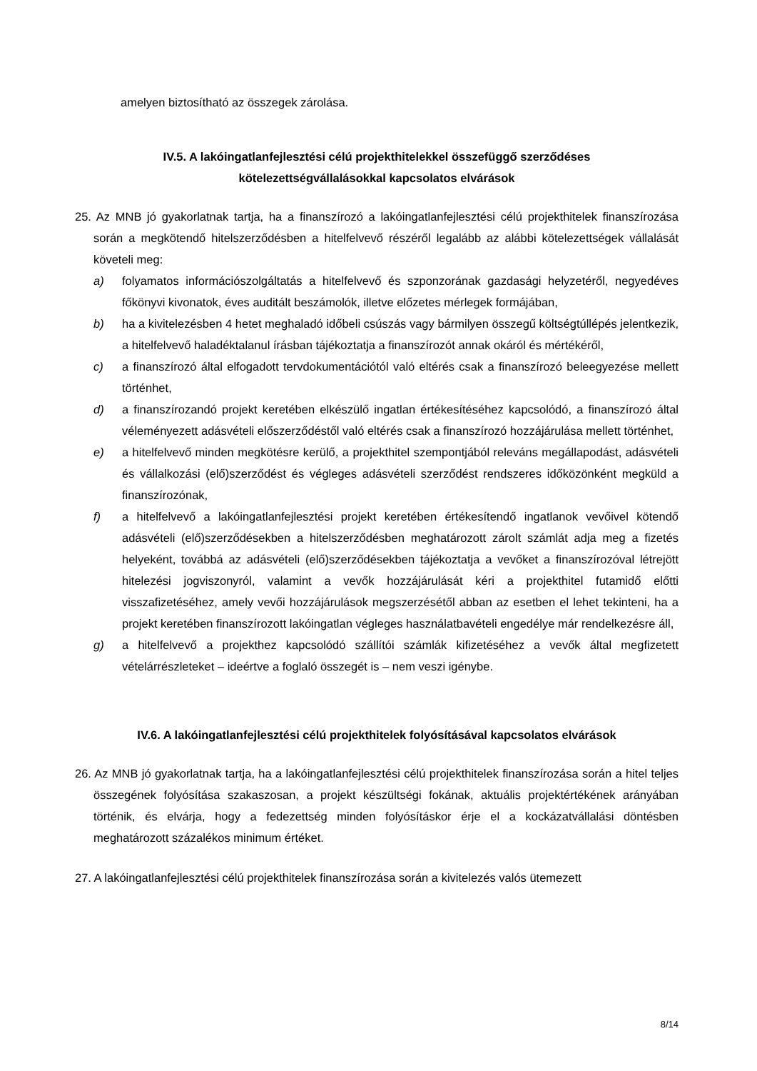amelyen biztosítható az összegek zárolása.
IV.5. A lakóingatlanfejlesztési célú projekthitelekkel összefüggő szerződéses
kötelezettségvállalásokkal kapcsolatos elvárások
25. Az MNB jó gyakorlatnak tartja, ha a finanszírozó a lakóingatlanfejlesztési célú projekthitelek finanszírozása során a megkötendő hitelszerződésben a hitelfelvevő részéről legalább az alábbi kötelezettségek vállalását követeli meg:
a) folyamatos információszolgáltatás a hitelfelvevő és szponzorának gazdasági helyzetéről, negyedéves főkönyvi kivonatok, éves auditált beszámolók, illetve előzetes mérlegek formájában,
b) ha a kivitelezésben 4 hetet meghaladó időbeli csúszás vagy bármilyen összegű költségtúllépés jelentkezik, a hitelfelvevő haladéktalanul írásban tájékoztatja a finanszírozót annak okáról és mértékéről,
c) a finanszírozó által elfogadott tervdokumentációtól való eltérés csak a finanszírozó beleegyezése mellett történhet,
d) a finanszírozandó projekt keretében elkészülő ingatlan értékesítéséhez kapcsolódó, a finanszírozó által véleményezett adásvételi előszerződéstől való eltérés csak a finanszírozó hozzájárulása mellett történhet,
e) a hitelfelvevő minden megkötésre kerülő, a projekthitel szempontjából releváns megállapodást, adásvételi és vállalkozási (elő)szerződést és végleges adásvételi szerződést rendszeres időközönként megküld a finanszírozónak,
f) a hitelfelvevő a lakóingatlanfejlesztési projekt keretében értékesítendő ingatlanok vevőivel kötendő adásvételi (elő)szerződésekben a hitelszerződésben meghatározott zárolt számlát adja meg a fizetés helyeként, továbbá az adásvételi (elő)szerződésekben tájékoztatja a vevőket a finanszírozóval létrejött hitelezési jogviszonyról, valamint a vevők hozzájárulását kéri a projekthitel futamidő előtti visszafizetéséhez, amely vevői hozzájárulások megszerzésétől abban az esetben el lehet tekinteni, ha a projekt keretében finanszírozott lakóingatlan végleges használatbavételi engedélye már rendelkezésre áll,
g) a hitelfelvevő a projekthez kapcsolódó szállítói számlák kifizetéséhez a vevők által megfizetett vételárrészleteket – ideértve a foglaló összegét is – nem veszi igénybe.
IV.6. A lakóingatlanfejlesztési célú projekthitelek folyósításával kapcsolatos elvárások
26. Az MNB jó gyakorlatnak tartja, ha a lakóingatlanfejlesztési célú projekthitelek finanszírozása során a hitel teljes összegének folyósítása szakaszosan, a projekt készültségi fokának, aktuális projektértékének arányában történik, és elvárja, hogy a fedezettség minden folyósításkor érje el a kockázatvállalási döntésben meghatározott százalékos minimum értéket.
27. A lakóingatlanfejlesztési célú projekthitelek finanszírozása során a kivitelezés valós ütemezett
8/14